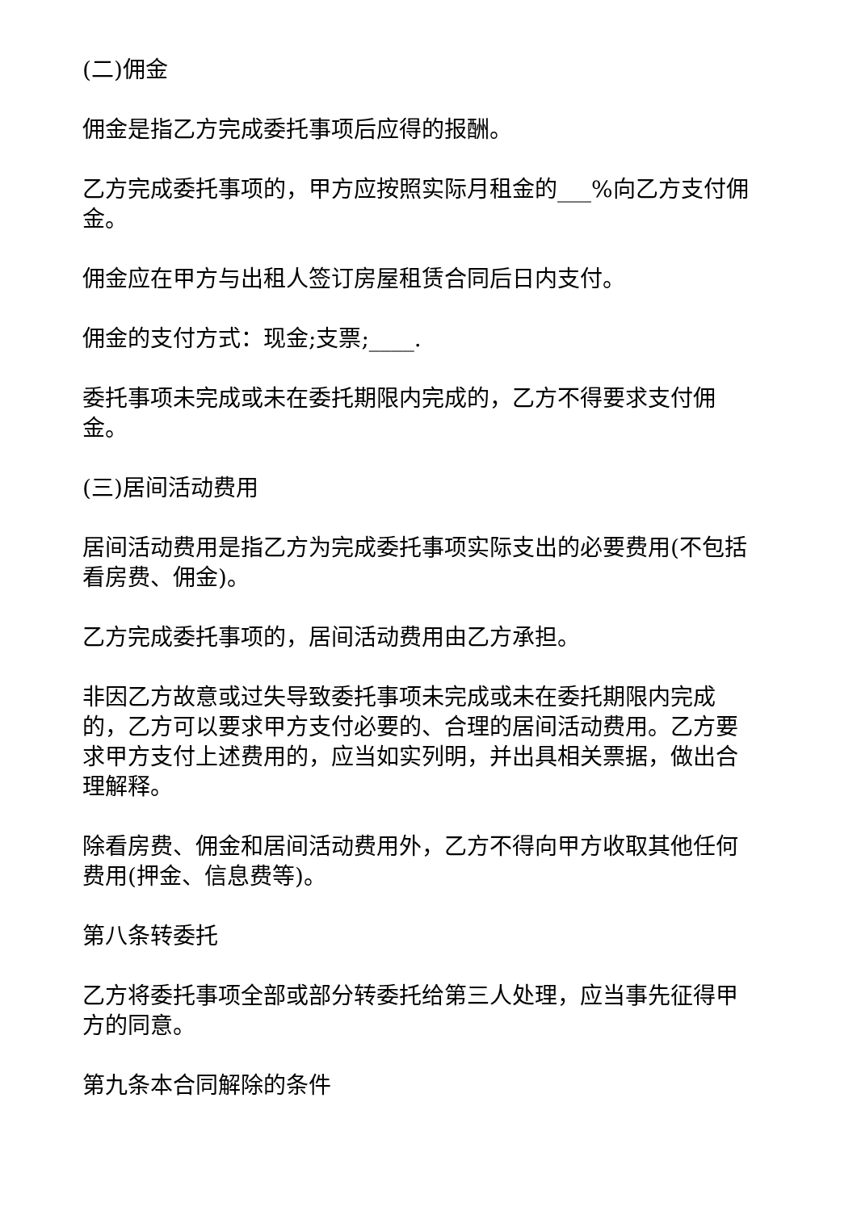(二)佣金
佣金是指乙方完成委托事项后应得的报酬。
乙方完成委托事项的，甲方应按照实际月租金的___%向乙方支付佣金。
佣金应在甲方与出租人签订房屋租赁合同后日内支付。
佣金的支付方式：现金;支票;____.
委托事项未完成或未在委托期限内完成的，乙方不得要求支付佣金。
(三)居间活动费用
居间活动费用是指乙方为完成委托事项实际支出的必要费用(不包括看房费、佣金)。
乙方完成委托事项的，居间活动费用由乙方承担。
非因乙方故意或过失导致委托事项未完成或未在委托期限内完成的，乙方可以要求甲方支付必要的、合理的居间活动费用。乙方要求甲方支付上述费用的，应当如实列明，并出具相关票据，做出合理解释。
除看房费、佣金和居间活动费用外，乙方不得向甲方收取其他任何费用(押金、信息费等)。
第八条转委托
乙方将委托事项全部或部分转委托给第三人处理，应当事先征得甲方的同意。
第九条本合同解除的条件